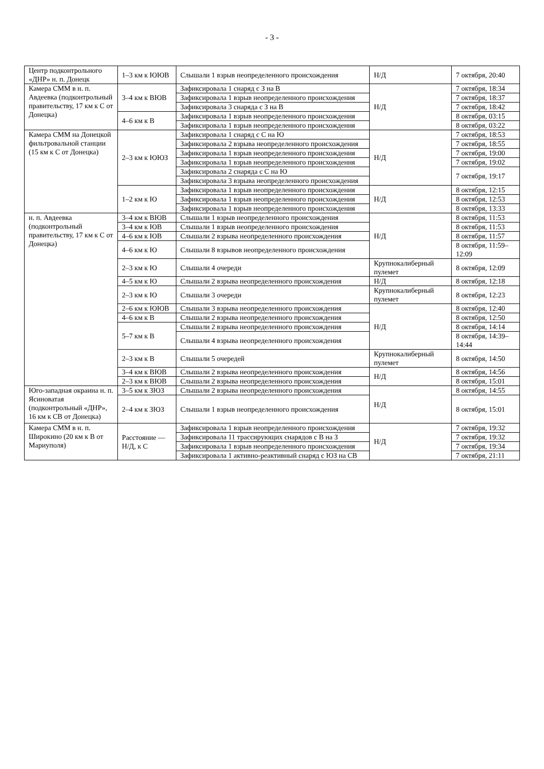- 3 -
| Центр подконтрольного «ДНР» н. п. Донецк | 1–3 км к ЮЮВ | Слышали 1 взрыв неопределенного происхождения | Н/Д | 7 октября, 20:40 |
| Камера СММ в н. п. Авдеевка (подконтрольный правительству, 17 км к С от Донецка) | 3–4 км к ВЮВ | Зафиксировала 1 снаряд с З на В | Н/Д | 7 октября, 18:34 |
| | | Зафиксировала 1 взрыв неопределенного происхождения | | 7 октября, 18:37 |
| | | Зафиксировала 3 снаряда с З на В | | 7 октября, 18:42 |
| | 4–6 км к В | Зафиксировала 1 взрыв неопределенного происхождения | | 8 октября, 03:15 |
| | | Зафиксировала 1 взрыв неопределенного происхождения | | 8 октября, 03:22 |
| Камера СММ на Донецкой фильтровальной станции (15 км к С от Донецка) | 2–3 км к ЮЮЗ | Зафиксировала 1 снаряд с С на Ю | Н/Д | 7 октября, 18:53 |
| | | Зафиксировала 2 взрыва неопределенного происхождения | | 7 октября, 18:55 |
| | | Зафиксировала 1 взрыв неопределенного происхождения | | 7 октября, 19:00 |
| | | Зафиксировала 1 взрыв неопределенного происхождения | | 7 октября, 19:02 |
| | | Зафиксировала 2 снаряда с С на Ю | | 7 октября, 19:17 |
| | | Зафиксировала 3 взрыва неопределенного происхождения | | |
| | 1–2 км к Ю | Зафиксировала 1 взрыв неопределенного происхождения | Н/Д | 8 октября, 12:15 |
| | | Зафиксировала 1 взрыв неопределенного происхождения | | 8 октября, 12:53 |
| | | Зафиксировала 1 взрыв неопределенного происхождения | | 8 октября, 13:33 |
| н. п. Авдеевка (подконтрольный правительству, 17 км к С от Донецка) | 3–4 км к ВЮВ | Слышали 1 взрыв неопределенного происхождения | Н/Д | 8 октября, 11:53 |
| | 3–4 км к ЮВ | Слышали 1 взрыв неопределенного происхождения | | 8 октября, 11:53 |
| | 4–6 км к ЮВ | Слышали 2 взрыва неопределенного происхождения | | 8 октября, 11:57 |
| | 4–6 км к Ю | Слышали 8 взрывов неопределенного происхождения | | 8 октября, 11:59–12:09 |
| | 2–3 км к Ю | Слышали 4 очереди | Крупнокалиберный пулемет | 8 октября, 12:09 |
| | 4–5 км к Ю | Слышали 2 взрыва неопределенного происхождения | Н/Д | 8 октября, 12:18 |
| | 2–3 км к Ю | Слышали 3 очереди | Крупнокалиберный пулемет | 8 октября, 12:23 |
| | 2–6 км к ЮЮВ | Слышали 3 взрыва неопределенного происхождения | Н/Д | 8 октября, 12:40 |
| | 4–6 км к В | Слышали 2 взрыва неопределенного происхождения | | 8 октября, 12:50 |
| | 5–7 км к В | Слышали 2 взрыва неопределенного происхождения | | 8 октября, 14:14 |
| | | Слышали 4 взрыва неопределенного происхождения | | 8 октября, 14:39–14:44 |
| | 2–3 км к В | Слышали 5 очередей | Крупнокалиберный пулемет | 8 октября, 14:50 |
| | 3–4 км к ВЮВ | Слышали 2 взрыва неопределенного происхождения | Н/Д | 8 октября, 14:56 |
| | 2–3 км к ВЮВ | Слышали 2 взрыва неопределенного происхождения | | 8 октября, 15:01 |
| Юго-западная окраина н. п. Ясиноватая (подконтрольный «ДНР», 16 км к СВ от Донецка) | 3–5 км к ЗЮЗ | Слышали 2 взрыва неопределенного происхождения | Н/Д | 8 октября, 14:55 |
| | 2–4 км к ЗЮЗ | Слышали 1 взрыв неопределенного происхождения | | 8 октября, 15:01 |
| Камера СММ в н. п. Широкино (20 км к В от Мариуполя) | Расстояние — Н/Д, к С | Зафиксировала 1 взрыв неопределенного происхождения | Н/Д | 7 октября, 19:32 |
| | | Зафиксировала 11 трассирующих снарядов с В на З | | 7 октября, 19:32 |
| | | Зафиксировала 1 взрыв неопределенного происхождения | | 7 октября, 19:34 |
| | | Зафиксировала 1 активно-реактивный снаряд с ЮЗ на СВ | | 7 октября, 21:11 |